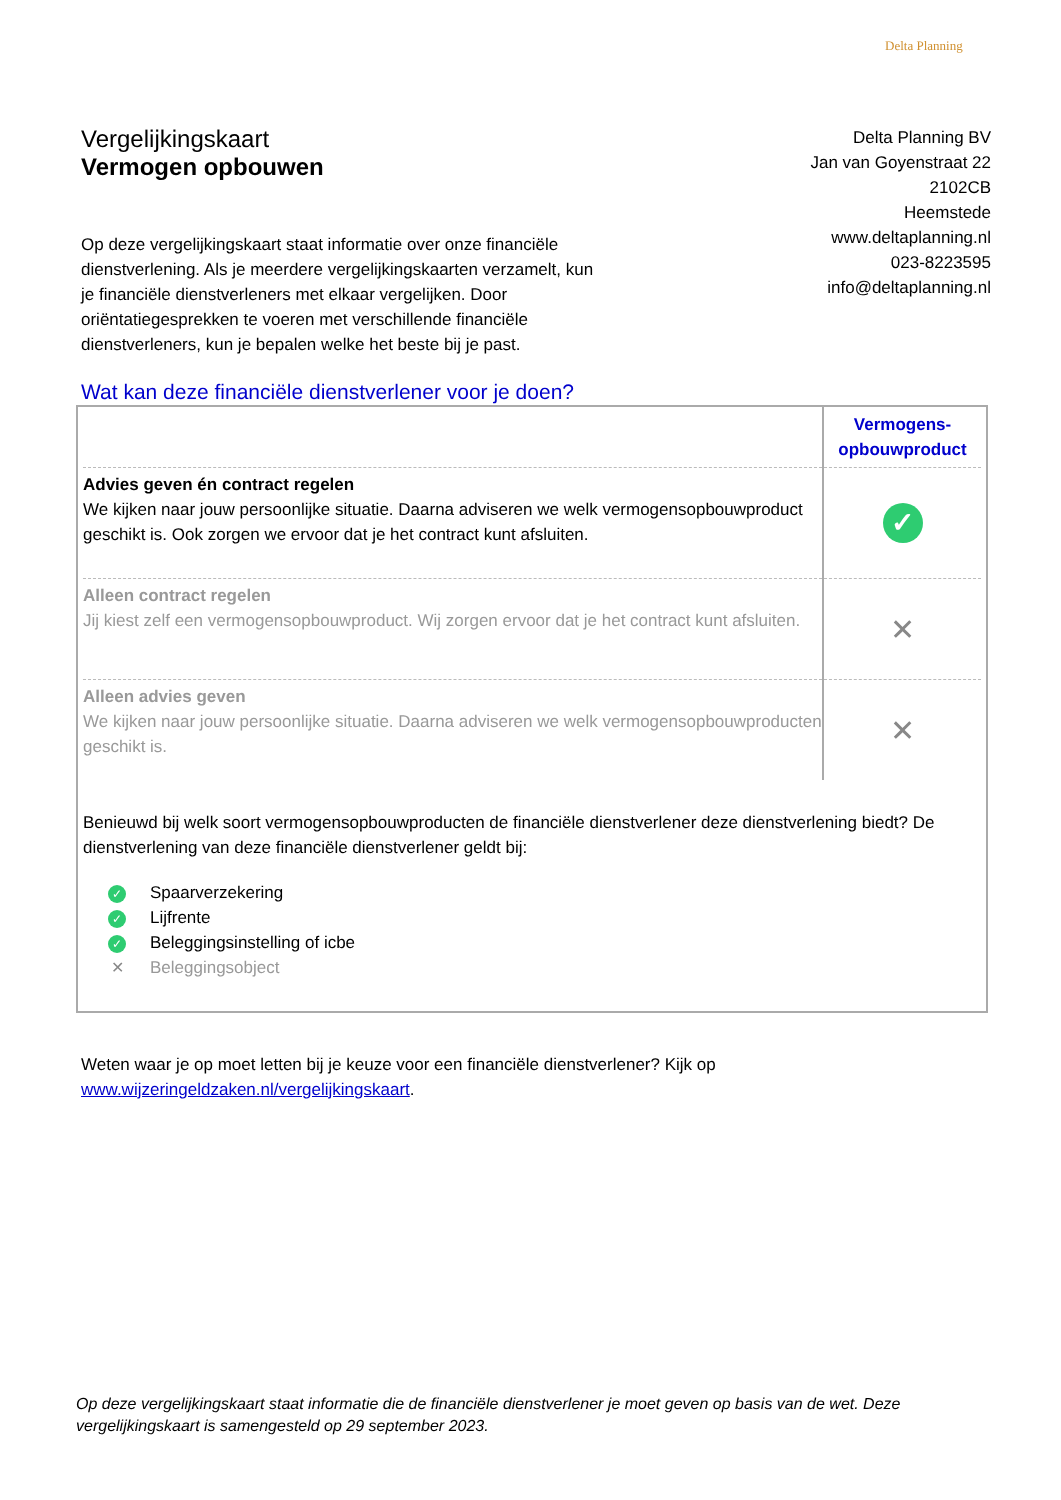Delta Planning
Vergelijkingskaart
Vermogen opbouwen
Delta Planning BV
Jan van Goyenstraat 22
2102CB
Heemstede
www.deltaplanning.nl
023-8223595
info@deltaplanning.nl
Op deze vergelijkingskaart staat informatie over onze financiële dienstverlening. Als je meerdere vergelijkingskaarten verzamelt, kun je financiële dienstverleners met elkaar vergelijken. Door oriëntatiegesprekken te voeren met verschillende financiële dienstverleners, kun je bepalen welke het beste bij je past.
Wat kan deze financiële dienstverlener voor je doen?
| | Vermogens- opbouwproduct |
| --- | --- |
| Advies geven én contract regelen We kijken naar jouw persoonlijke situatie. Daarna adviseren we welk vermogensopbouwproduct geschikt is. Ook zorgen we ervoor dat je het contract kunt afsluiten. | ✓ |
| Alleen contract regelen Jij kiest zelf een vermogensopbouwproduct. Wij zorgen ervoor dat je het contract kunt afsluiten. | ✕ |
| Alleen advies geven We kijken naar jouw persoonlijke situatie. Daarna adviseren we welk vermogensopbouwproducten geschikt is. | ✕ |
Benieuwd bij welk soort vermogensopbouwproducten de financiële dienstverlener deze dienstverlening biedt? De dienstverlening van deze financiële dienstverlener geldt bij:
✓ Spaarverzekering
✓ Lijfrente
✓ Beleggingsinstelling of icbe
✕ Beleggingsobject
Weten waar je op moet letten bij je keuze voor een financiële dienstverlener? Kijk op
www.wijzeringeldzaken.nl/vergelijkingskaart.
Op deze vergelijkingskaart staat informatie die de financiële dienstverlener je moet geven op basis van de wet. Deze vergelijkingskaart is samengesteld op 29 september 2023.